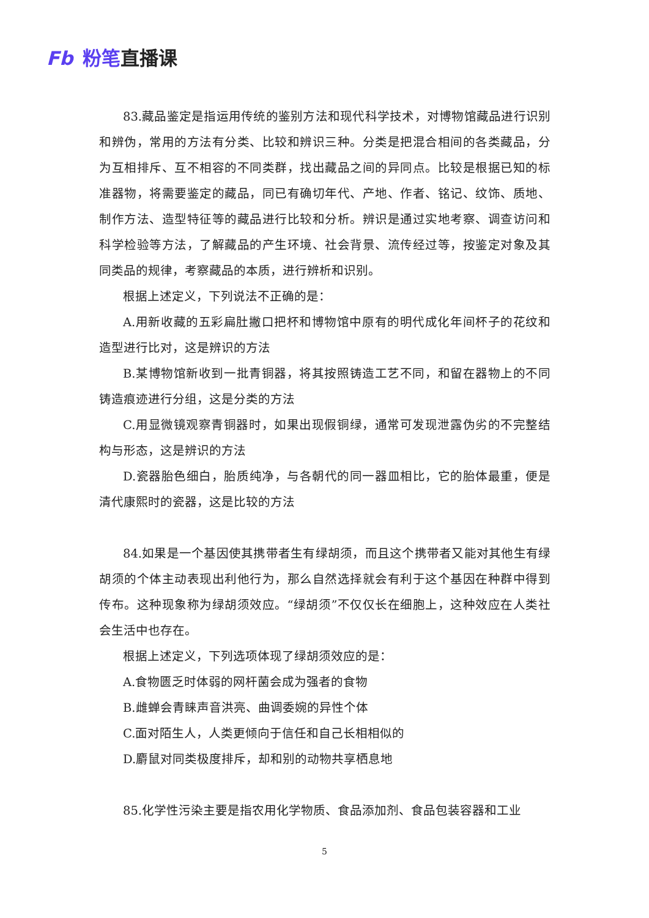Fb 粉笔直播课
83.藏品鉴定是指运用传统的鉴别方法和现代科学技术，对博物馆藏品进行识别和辨伪，常用的方法有分类、比较和辨识三种。分类是把混合相间的各类藏品，分为互相排斥、互不相容的不同类群，找出藏品之间的异同点。比较是根据已知的标准器物，将需要鉴定的藏品，同已有确切年代、产地、作者、铭记、纹饰、质地、制作方法、造型特征等的藏品进行比较和分析。辨识是通过实地考察、调查访问和科学检验等方法，了解藏品的产生环境、社会背景、流传经过等，按鉴定对象及其同类品的规律，考察藏品的本质，进行辨析和识别。
根据上述定义，下列说法不正确的是：
A.用新收藏的五彩扁肚撇口把杯和博物馆中原有的明代成化年间杯子的花纹和造型进行比对，这是辨识的方法
B.某博物馆新收到一批青铜器，将其按照铸造工艺不同，和留在器物上的不同铸造痕迹进行分组，这是分类的方法
C.用显微镜观察青铜器时，如果出现假铜绿，通常可发现泄露伪劣的不完整结构与形态，这是辨识的方法
D.瓷器胎色细白，胎质纯净，与各朝代的同一器皿相比，它的胎体最重，便是清代康熙时的瓷器，这是比较的方法
84.如果是一个基因使其携带者生有绿胡须，而且这个携带者又能对其他生有绿胡须的个体主动表现出利他行为，那么自然选择就会有利于这个基因在种群中得到传布。这种现象称为绿胡须效应。“绿胡须”不仅仅长在细胞上，这种效应在人类社会生活中也存在。
根据上述定义，下列选项体现了绿胡须效应的是：
A.食物匮乏时体弱的网杆菌会成为强者的食物
B.雌蝉会青睐声音洪亮、曲调委婉的异性个体
C.面对陌生人，人类更倾向于信任和自己长相相似的
D.麝鼠对同类极度排斥，却和别的动物共享栖息地
85.化学性污染主要是指农用化学物质、食品添加剂、食品包装容器和工业
5